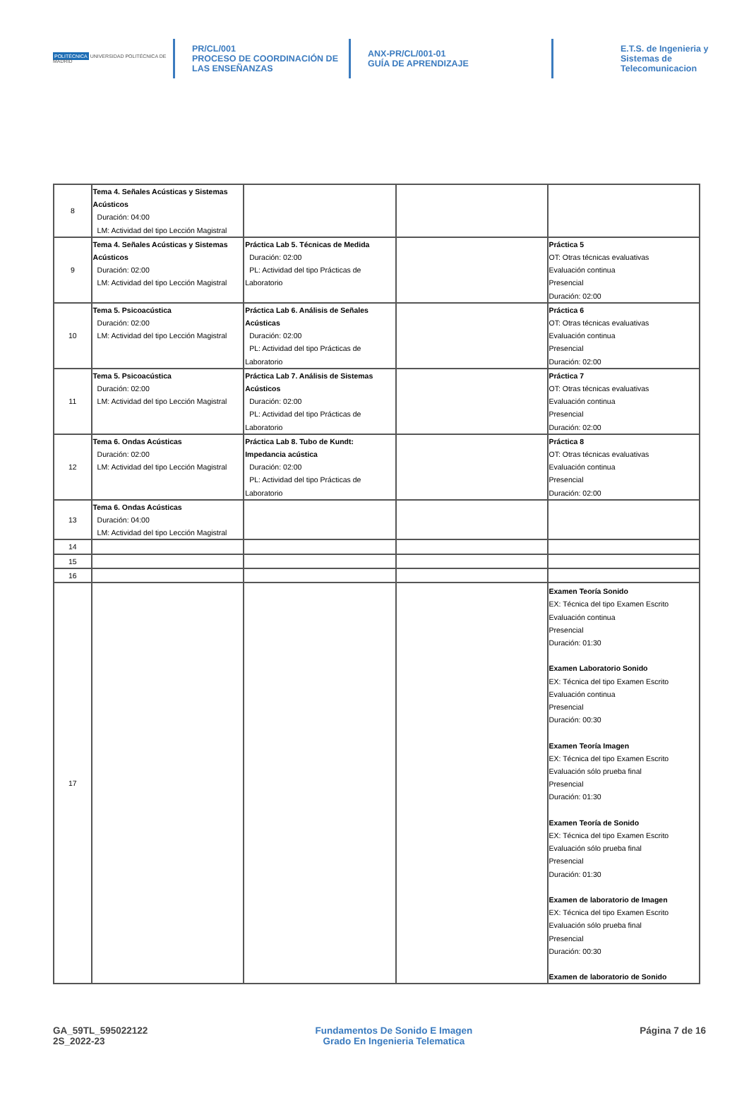POLITÉCNICA UNIVERSIDAD POLITÉCNICA DE MADRID
PR/CL/001
PROCESO DE COORDINACIÓN DE
LAS ENSEÑANZAS
ANX-PR/CL/001-01
GUÍA DE APRENDIZAJE
E.T.S. de Ingenieria y
Sistemas de
Telecomunicacion
| 8 | Tema 4. Señales Acústicas y Sistemas Acústicos Duración: 04:00 LM: Actividad del tipo Lección Magistral | | | |
| 9 | Tema 4. Señales Acústicas y Sistemas Acústicos Duración: 02:00 LM: Actividad del tipo Lección Magistral | Práctica Lab 5. Técnicas de Medida Duración: 02:00 PL: Actividad del tipo Prácticas de Laboratorio | | Práctica 5 OT: Otras técnicas evaluativas Evaluación continua Presencial Duración: 02:00 |
| 10 | Tema 5. Psicoacústica Duración: 02:00 LM: Actividad del tipo Lección Magistral | Práctica Lab 6. Análisis de Señales Acústicas Duración: 02:00 PL: Actividad del tipo Prácticas de Laboratorio | | Práctica 6 OT: Otras técnicas evaluativas Evaluación continua Presencial Duración: 02:00 |
| 11 | Tema 5. Psicoacústica Duración: 02:00 LM: Actividad del tipo Lección Magistral | Práctica Lab 7. Análisis de Sistemas Acústicos Duración: 02:00 PL: Actividad del tipo Prácticas de Laboratorio | | Práctica 7 OT: Otras técnicas evaluativas Evaluación continua Presencial Duración: 02:00 |
| 12 | Tema 6. Ondas Acústicas Duración: 02:00 LM: Actividad del tipo Lección Magistral | Práctica Lab 8. Tubo de Kundt: Impedancia acústica Duración: 02:00 PL: Actividad del tipo Prácticas de Laboratorio | | Práctica 8 OT: Otras técnicas evaluativas Evaluación continua Presencial Duración: 02:00 |
| 13 | Tema 6. Ondas Acústicas Duración: 04:00 LM: Actividad del tipo Lección Magistral | | | |
| 14 | | | | |
| 15 | | | | |
| 16 | | | | |
| 17 | | | | Examen Teoría Sonido EX: Técnica del tipo Examen Escrito Evaluación continua Presencial Duración: 01:30 Examen Laboratorio Sonido EX: Técnica del tipo Examen Escrito Evaluación continua Presencial Duración: 00:30 Examen Teoría Imagen EX: Técnica del tipo Examen Escrito Evaluación sólo prueba final Presencial Duración: 01:30 Examen Teoría de Sonido EX: Técnica del tipo Examen Escrito Evaluación sólo prueba final Presencial Duración: 01:30 Examen de laboratorio de Imagen EX: Técnica del tipo Examen Escrito Evaluación sólo prueba final Presencial Duración: 00:30 Examen de laboratorio de Sonido |
GA_59TL_595022122
2S_2022-23
Fundamentos De Sonido E Imagen
Grado En Ingenieria Telematica
Página 7 de 16